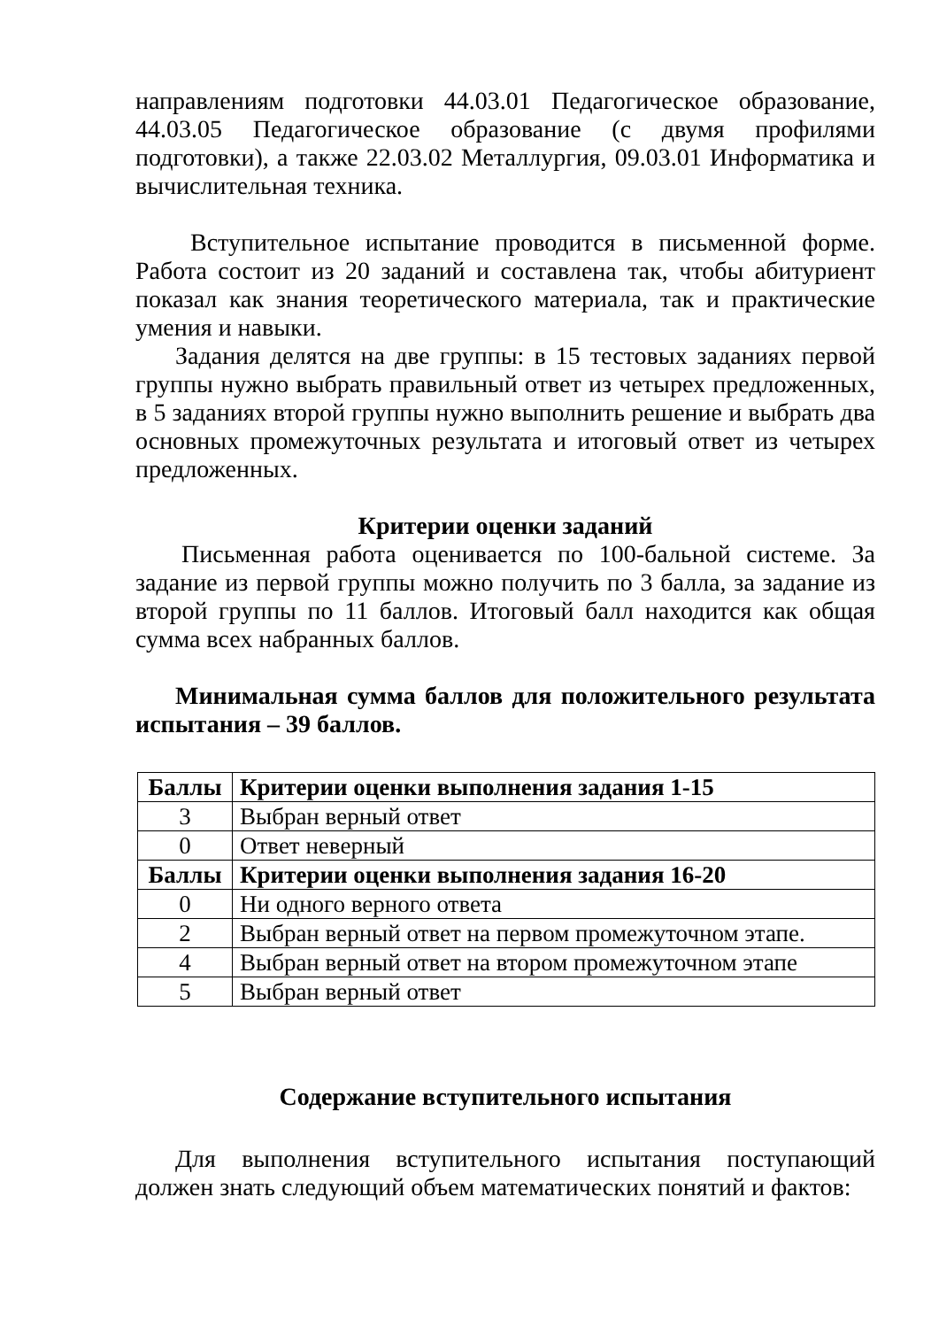направлениям подготовки 44.03.01 Педагогическое образование, 44.03.05 Педагогическое образование (с двумя профилями подготовки), а также 22.03.02 Металлургия, 09.03.01 Информатика и вычислительная техника.
Вступительное испытание проводится в письменной форме. Работа состоит из 20 заданий и составлена так, чтобы абитуриент показал как знания теоретического материала, так и практические умения и навыки.
Задания делятся на две группы: в 15 тестовых заданиях первой группы нужно выбрать правильный ответ из четырех предложенных, в 5 заданиях второй группы нужно выполнить решение и выбрать два основных промежуточных результата и итоговый ответ из четырех предложенных.
Критерии оценки заданий
Письменная работа оценивается по 100-бальной системе. За задание из первой группы можно получить по 3 балла, за задание из второй группы по 11 баллов. Итоговый балл находится как общая сумма всех набранных баллов.
Минимальная сумма баллов для положительного результата испытания – 39 баллов.
| Баллы | Критерии оценки выполнения задания 1-15 |
| --- | --- |
| 3 | Выбран верный ответ |
| 0 | Ответ неверный |
| Баллы | Критерии оценки выполнения задания 16-20 |
| 0 | Ни одного верного ответа |
| 2 | Выбран верный ответ на первом промежуточном этапе. |
| 4 | Выбран верный ответ на втором промежуточном этапе |
| 5 | Выбран верный ответ |
Содержание вступительного испытания
Для выполнения вступительного испытания поступающий должен знать следующий объем математических понятий и фактов: